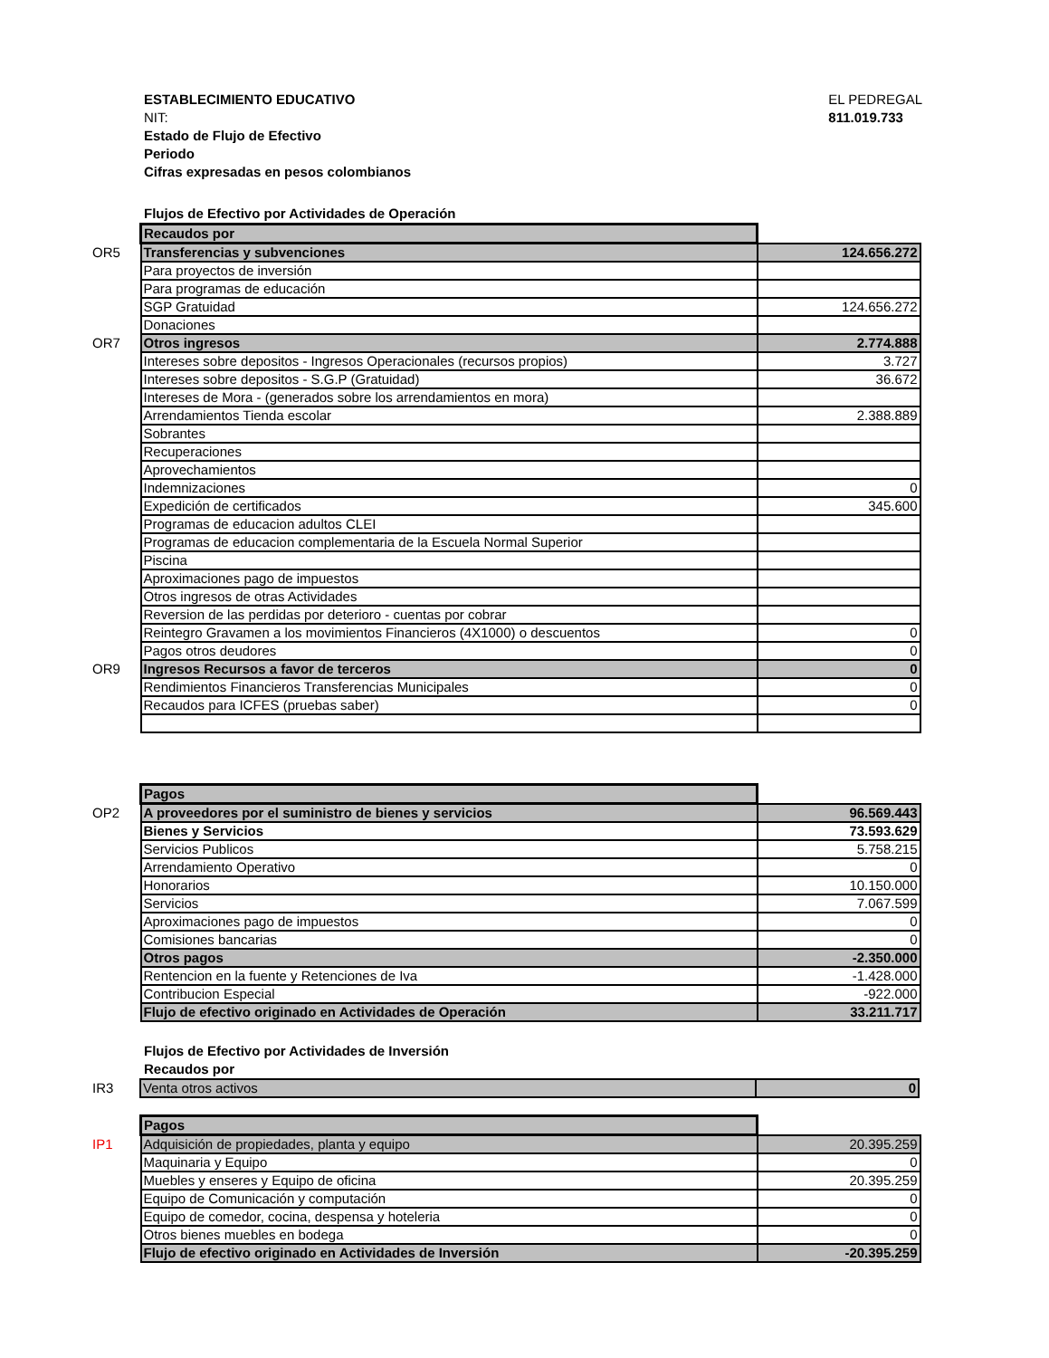ESTABLECIMIENTO EDUCATIVO
NIT:
Estado de Flujo de Efectivo
Periodo
Cifras expresadas en pesos colombianos
EL PEDREGAL
811.019.733
Flujos de Efectivo por Actividades de Operación
| | Recaudos por | |
| OR5 | Transferencias y subvenciones | 124.656.272 |
| | Para proyectos de inversión | |
| | Para programas de educación | |
| | SGP Gratuidad | 124.656.272 |
| | Donaciones | |
| OR7 | Otros ingresos | 2.774.888 |
| | Intereses sobre depositos - Ingresos Operacionales (recursos propios) | 3.727 |
| | Intereses sobre depositos - S.G.P (Gratuidad) | 36.672 |
| | Intereses de Mora - (generados sobre los arrendamientos en mora) | |
| | Arrendamientos Tienda escolar | 2.388.889 |
| | Sobrantes | |
| | Recuperaciones | |
| | Aprovechamientos | |
| | Indemnizaciones | 0 |
| | Expedición de certificados | 345.600 |
| | Programas de educacion adultos CLEI | |
| | Programas de educacion complementaria de la Escuela Normal Superior | |
| | Piscina | |
| | Aproximaciones pago de impuestos | |
| | Otros ingresos de otras Actividades | |
| | Reversion de las perdidas por deterioro - cuentas por cobrar | |
| | Reintegro Gravamen a los movimientos Financieros (4X1000) o descuentos | 0 |
| | Pagos otros deudores | 0 |
| OR9 | Ingresos Recursos a favor de terceros | 0 |
| | Rendimientos Financieros Transferencias Municipales | 0 |
| | Recaudos para ICFES (pruebas saber) | 0 |
| | Pagos | |
| OP2 | A proveedores por el suministro de bienes y servicios | 96.569.443 |
| | Bienes y Servicios | 73.593.629 |
| | Servicios Publicos | 5.758.215 |
| | Arrendamiento Operativo | 0 |
| | Honorarios | 10.150.000 |
| | Servicios | 7.067.599 |
| | Aproximaciones pago de impuestos | 0 |
| | Comisiones bancarias | 0 |
| | Otros pagos | -2.350.000 |
| | Rentencion en la fuente y Retenciones de Iva | -1.428.000 |
| | Contribucion Especial | -922.000 |
| | Flujo de efectivo originado en Actividades de Operación | 33.211.717 |
Flujos de Efectivo por Actividades de Inversión
Recaudos por
| IR3 | Venta otros activos | 0 |
| | Pagos | |
| IP1 | Adquisición de propiedades, planta y equipo | 20.395.259 |
| | Maquinaria y Equipo | 0 |
| | Muebles y enseres y Equipo de oficina | 20.395.259 |
| | Equipo de Comunicación y computación | 0 |
| | Equipo de comedor, cocina, despensa y hoteleria | 0 |
| | Otros bienes muebles en bodega | 0 |
| | Flujo de efectivo originado en Actividades de Inversión | -20.395.259 |